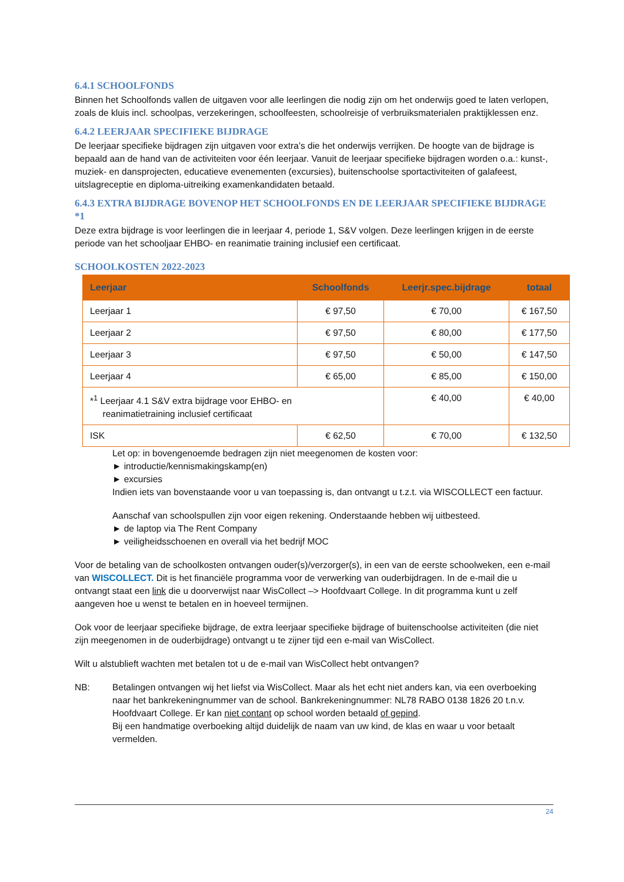6.4.1 SCHOOLFONDS
Binnen het Schoolfonds vallen de uitgaven voor alle leerlingen die nodig zijn om het onderwijs goed te laten verlopen, zoals de kluis incl. schoolpas, verzekeringen, schoolfeesten, schoolreisje of verbruiksmaterialen praktijklessen enz.
6.4.2 LEERJAAR SPECIFIEKE BIJDRAGE
De leerjaar specifieke bijdragen zijn uitgaven voor extra’s die het onderwijs verrijken. De hoogte van de bijdrage is bepaald aan de hand van de activiteiten voor één leerjaar. Vanuit de leerjaar specifieke bijdragen worden o.a.: kunst-, muziek- en dansprojecten, educatieve evenementen (excursies), buitenschoolse sportactiviteiten of galafeest, uitslagreceptie en diploma-uitreiking examenkandidaten betaald.
6.4.3 EXTRA BIJDRAGE BOVENOP HET SCHOOLFONDS EN DE LEERJAAR SPECIFIEKE BIJDRAGE *1
Deze extra bijdrage is voor leerlingen die in leerjaar 4, periode 1, S&V volgen. Deze leerlingen krijgen in de eerste periode van het schooljaar EHBO- en reanimatie training inclusief een certificaat.
SCHOOLKOSTEN 2022-2023
| Leerjaar | Schoolfonds | Leerjr.spec.bijdrage | totaal |
| --- | --- | --- | --- |
| Leerjaar 1 | € 97,50 | € 70,00 | € 167,50 |
| Leerjaar 2 | € 97,50 | € 80,00 | € 177,50 |
| Leerjaar 3 | € 97,50 | € 50,00 | € 147,50 |
| Leerjaar 4 | € 65,00 | € 85,00 | € 150,00 |
| *<sup>1</sup> Leerjaar 4.1 S&V extra bijdrage voor EHBO- en reanimatietraining inclusief certificaat | | € 40,00 | € 40,00 |
| ISK | € 62,50 | € 70,00 | € 132,50 |
Let op: in bovengenoemde bedragen zijn niet meegenomen de kosten voor:
► introductie/kennismakingskamp(en)
► excursies
Indien iets van bovenstaande voor u van toepassing is, dan ontvangt u t.z.t. via WISCOLLECT een factuur.
Aanschaf van schoolspullen zijn voor eigen rekening. Onderstaande hebben wij uitbesteed.
► de laptop via The Rent Company
► veiligheidsschoenen en overall via het bedrijf MOC
Voor de betaling van de schoolkosten ontvangen ouder(s)/verzorger(s), in een van de eerste schoolweken, een e-mail van WISCOLLECT. Dit is het financiële programma voor de verwerking van ouderbijdragen. In de e-mail die u ontvangt staat een link die u doorverwijst naar WisCollect –> Hoofdvaart College. In dit programma kunt u zelf aangeven hoe u wenst te betalen en in hoeveel termijnen.
Ook voor de leerjaar specifieke bijdrage, de extra leerjaar specifieke bijdrage of buitenschoolse activiteiten (die niet zijn meegenomen in de ouderbijdrage) ontvangt u te zijner tijd een e-mail van WisCollect.
Wilt u alstublieft wachten met betalen tot u de e-mail van WisCollect hebt ontvangen?
NB: Betalingen ontvangen wij het liefst via WisCollect. Maar als het echt niet anders kan, via een overboeking naar het bankrekeningnummer van de school. Bankrekeningnummer: NL78 RABO 0138 1826 20 t.n.v. Hoofdvaart College. Er kan niet contant op school worden betaald of gepind.
Bij een handmatige overboeking altijd duidelijk de naam van uw kind, de klas en waar u voor betaalt vermelden.
24